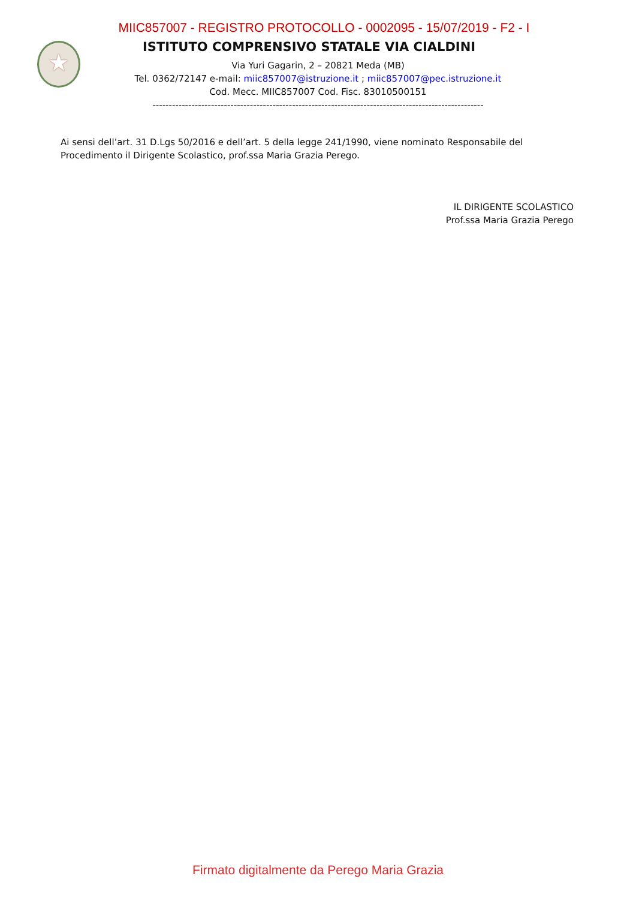MIIC857007 - REGISTRO PROTOCOLLO - 0002095 - 15/07/2019 - F2 - I
★
ISTITUTO COMPRENSIVO STATALE VIA CIALDINI
Via Yuri Gagarin, 2 – 20821 Meda (MB)
Tel. 0362/72147 e-mail: miic857007@istruzione.it ; miic857007@pec.istruzione.it
Cod. Mecc. MIIC857007 Cod. Fisc. 83010500151
------------------------------------------------------------------------------------------------------
Ai sensi dell’art. 31 D.Lgs 50/2016 e dell’art. 5 della legge 241/1990, viene nominato Responsabile del Procedimento il Dirigente Scolastico, prof.ssa Maria Grazia Perego.
IL DIRIGENTE SCOLASTICO
Prof.ssa Maria Grazia Perego
Firmato digitalmente da Perego Maria Grazia